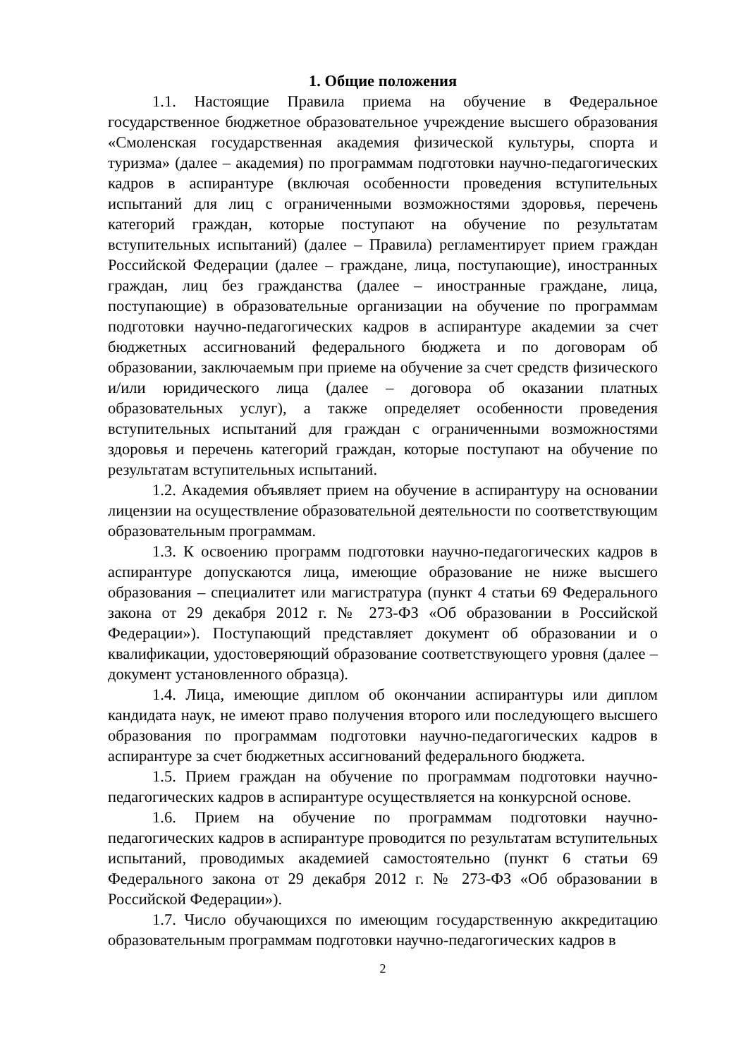1. Общие положения
1.1. Настоящие Правила приема на обучение в Федеральное государственное бюджетное образовательное учреждение высшего образования «Смоленская государственная академия физической культуры, спорта и туризма» (далее – академия) по программам подготовки научно-педагогических кадров в аспирантуре (включая особенности проведения вступительных испытаний для лиц с ограниченными возможностями здоровья, перечень категорий граждан, которые поступают на обучение по результатам вступительных испытаний) (далее – Правила) регламентирует прием граждан Российской Федерации (далее – граждане, лица, поступающие), иностранных граждан, лиц без гражданства (далее – иностранные граждане, лица, поступающие) в образовательные организации на обучение по программам подготовки научно-педагогических кадров в аспирантуре академии за счет бюджетных ассигнований федерального бюджета и по договорам об образовании, заключаемым при приеме на обучение за счет средств физического и/или юридического лица (далее – договора об оказании платных образовательных услуг), а также определяет особенности проведения вступительных испытаний для граждан с ограниченными возможностями здоровья и перечень категорий граждан, которые поступают на обучение по результатам вступительных испытаний.
1.2. Академия объявляет прием на обучение в аспирантуру на основании лицензии на осуществление образовательной деятельности по соответствующим образовательным программам.
1.3. К освоению программ подготовки научно-педагогических кадров в аспирантуре допускаются лица, имеющие образование не ниже высшего образования – специалитет или магистратура (пункт 4 статьи 69 Федерального закона от 29 декабря 2012 г. № 273-ФЗ «Об образовании в Российской Федерации»). Поступающий представляет документ об образовании и о квалификации, удостоверяющий образование соответствующего уровня (далее – документ установленного образца).
1.4. Лица, имеющие диплом об окончании аспирантуры или диплом кандидата наук, не имеют право получения второго или последующего высшего образования по программам подготовки научно-педагогических кадров в аспирантуре за счет бюджетных ассигнований федерального бюджета.
1.5. Прием граждан на обучение по программам подготовки научно-педагогических кадров в аспирантуре осуществляется на конкурсной основе.
1.6. Прием на обучение по программам подготовки научно-педагогических кадров в аспирантуре проводится по результатам вступительных испытаний, проводимых академией самостоятельно (пункт 6 статьи 69 Федерального закона от 29 декабря 2012 г. № 273-ФЗ «Об образовании в Российской Федерации»).
1.7. Число обучающихся по имеющим государственную аккредитацию образовательным программам подготовки научно-педагогических кадров в
2